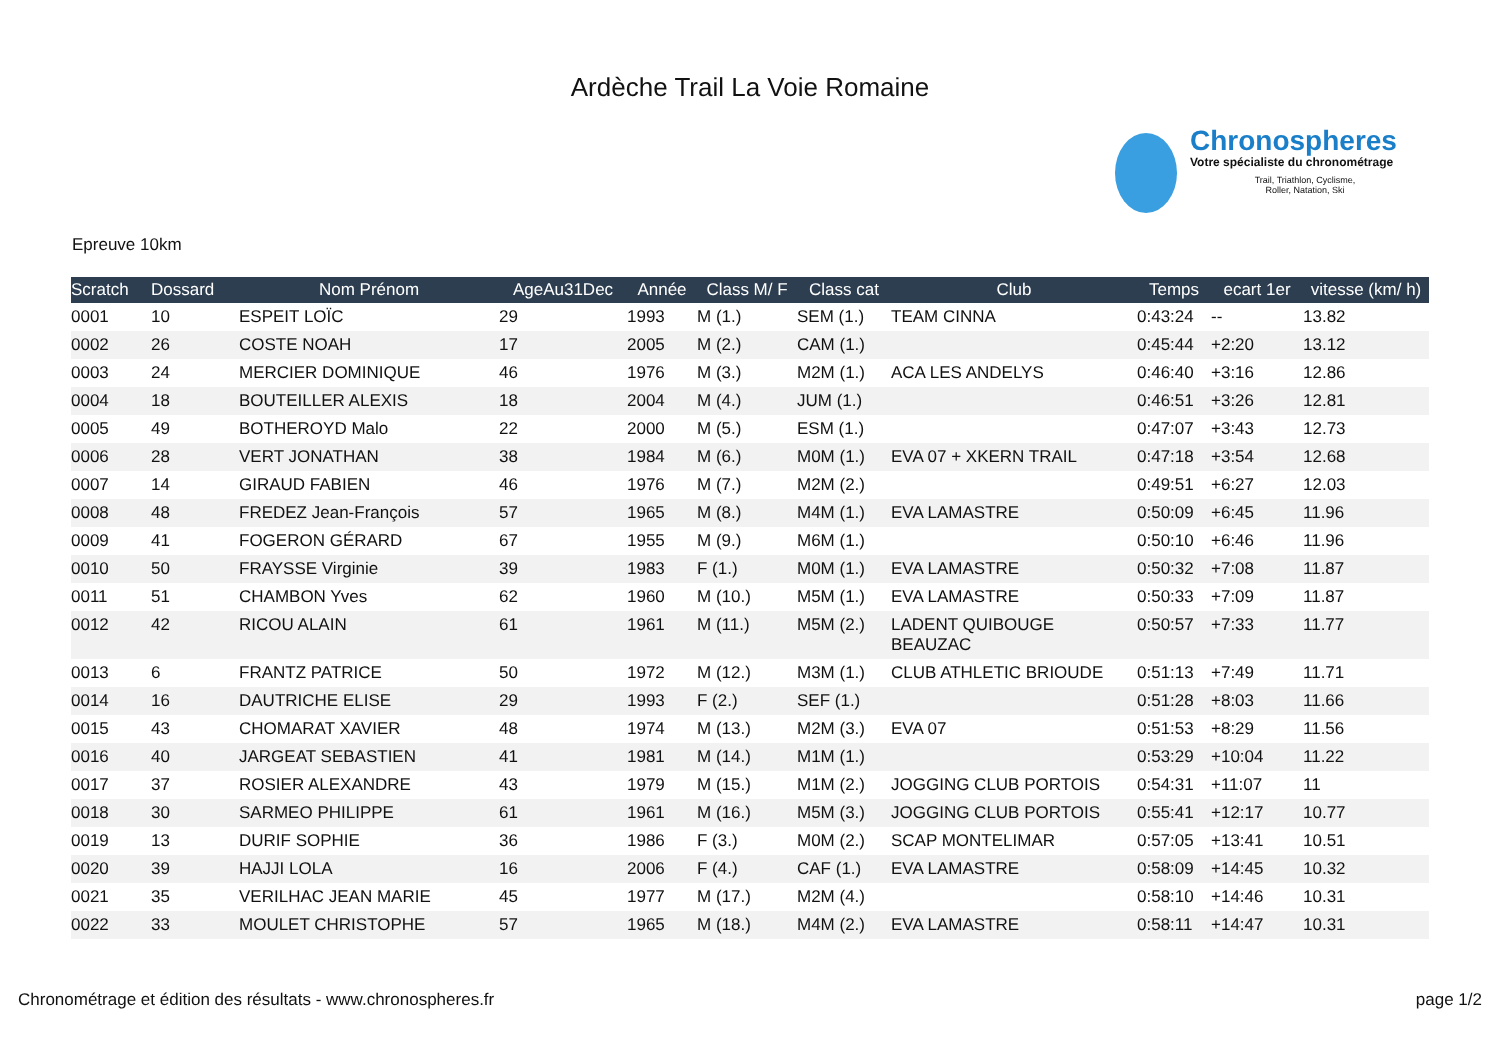Ardèche Trail La Voie Romaine
Chronospheres
Votre spécialiste du chronométrage
Trail, Triathlon, Cyclisme, Roller, Natation, Ski
Epreuve 10km
| Scratch | Dossard | Nom Prénom | AgeAu31Dec | Année | Class M/ F | Class cat | Club | Temps | ecart 1er | vitesse (km/ h) |
| --- | --- | --- | --- | --- | --- | --- | --- | --- | --- | --- |
| 0001 | 10 | ESPEIT LOÏC | 29 | 1993 | M (1.) | SEM (1.) | TEAM CINNA | 0:43:24 | -- | 13.82 |
| 0002 | 26 | COSTE NOAH | 17 | 2005 | M (2.) | CAM (1.) | | 0:45:44 | +2:20 | 13.12 |
| 0003 | 24 | MERCIER DOMINIQUE | 46 | 1976 | M (3.) | M2M (1.) | ACA LES ANDELYS | 0:46:40 | +3:16 | 12.86 |
| 0004 | 18 | BOUTEILLER ALEXIS | 18 | 2004 | M (4.) | JUM (1.) | | 0:46:51 | +3:26 | 12.81 |
| 0005 | 49 | BOTHEROYD Malo | 22 | 2000 | M (5.) | ESM (1.) | | 0:47:07 | +3:43 | 12.73 |
| 0006 | 28 | VERT JONATHAN | 38 | 1984 | M (6.) | M0M (1.) | EVA 07 + XKERN TRAIL | 0:47:18 | +3:54 | 12.68 |
| 0007 | 14 | GIRAUD FABIEN | 46 | 1976 | M (7.) | M2M (2.) | | 0:49:51 | +6:27 | 12.03 |
| 0008 | 48 | FREDEZ Jean-François | 57 | 1965 | M (8.) | M4M (1.) | EVA LAMASTRE | 0:50:09 | +6:45 | 11.96 |
| 0009 | 41 | FOGERON GÉRARD | 67 | 1955 | M (9.) | M6M (1.) | | 0:50:10 | +6:46 | 11.96 |
| 0010 | 50 | FRAYSSE Virginie | 39 | 1983 | F (1.) | M0M (1.) | EVA LAMASTRE | 0:50:32 | +7:08 | 11.87 |
| 0011 | 51 | CHAMBON Yves | 62 | 1960 | M (10.) | M5M (1.) | EVA LAMASTRE | 0:50:33 | +7:09 | 11.87 |
| 0012 | 42 | RICOU ALAIN | 61 | 1961 | M (11.) | M5M (2.) | LADENT QUIBOUGE BEAUZAC | 0:50:57 | +7:33 | 11.77 |
| 0013 | 6 | FRANTZ PATRICE | 50 | 1972 | M (12.) | M3M (1.) | CLUB ATHLETIC BRIOUDE | 0:51:13 | +7:49 | 11.71 |
| 0014 | 16 | DAUTRICHE ELISE | 29 | 1993 | F (2.) | SEF (1.) | | 0:51:28 | +8:03 | 11.66 |
| 0015 | 43 | CHOMARAT XAVIER | 48 | 1974 | M (13.) | M2M (3.) | EVA 07 | 0:51:53 | +8:29 | 11.56 |
| 0016 | 40 | JARGEAT SEBASTIEN | 41 | 1981 | M (14.) | M1M (1.) | | 0:53:29 | +10:04 | 11.22 |
| 0017 | 37 | ROSIER ALEXANDRE | 43 | 1979 | M (15.) | M1M (2.) | JOGGING CLUB PORTOIS | 0:54:31 | +11:07 | 11 |
| 0018 | 30 | SARMEO PHILIPPE | 61 | 1961 | M (16.) | M5M (3.) | JOGGING CLUB PORTOIS | 0:55:41 | +12:17 | 10.77 |
| 0019 | 13 | DURIF SOPHIE | 36 | 1986 | F (3.) | M0M (2.) | SCAP MONTELIMAR | 0:57:05 | +13:41 | 10.51 |
| 0020 | 39 | HAJJI LOLA | 16 | 2006 | F (4.) | CAF (1.) | EVA LAMASTRE | 0:58:09 | +14:45 | 10.32 |
| 0021 | 35 | VERILHAC JEAN MARIE | 45 | 1977 | M (17.) | M2M (4.) | | 0:58:10 | +14:46 | 10.31 |
| 0022 | 33 | MOULET CHRISTOPHE | 57 | 1965 | M (18.) | M4M (2.) | EVA LAMASTRE | 0:58:11 | +14:47 | 10.31 |
Chronométrage et édition des résultats - www.chronospheres.fr
page 1/2